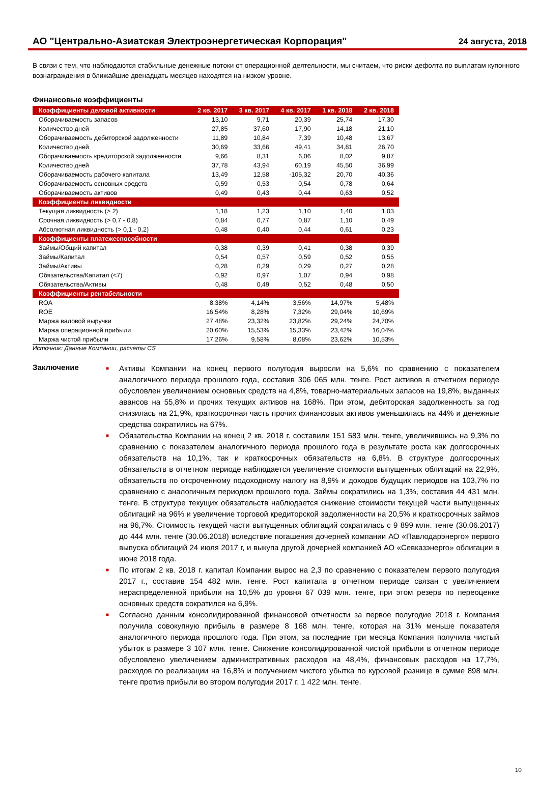АО "Центрально-Азиатская Электроэнергетическая Корпорация"
24 августа, 2018
В связи с тем, что наблюдаются стабильные денежные потоки от операционной деятельности, мы считаем, что риски дефолта по выплатам купонного вознаграждения в ближайшие двенадцать месяцев находятся на низком уровне.
Финансовые коэффициенты
| Коэффициенты деловой активности | 2 кв. 2017 | 3 кв. 2017 | 4 кв. 2017 | 1 кв. 2018 | 2 кв. 2018 |
| --- | --- | --- | --- | --- | --- |
| Оборачиваемость запасов | 13,10 | 9,71 | 20,39 | 25,74 | 17,30 |
| Количество дней | 27,85 | 37,60 | 17,90 | 14,18 | 21,10 |
| Оборачиваемость дебиторской задолженности | 11,89 | 10,84 | 7,39 | 10,48 | 13,67 |
| Количество дней | 30,69 | 33,66 | 49,41 | 34,81 | 26,70 |
| Оборачиваемость кредиторской задолженности | 9,66 | 8,31 | 6,06 | 8,02 | 9,87 |
| Количество дней | 37,78 | 43,94 | 60,19 | 45,50 | 36,99 |
| Оборачиваемость рабочего капитала | 13,49 | 12,58 | -105,32 | 20,70 | 40,36 |
| Оборачиваемость основных средств | 0,59 | 0,53 | 0,54 | 0,78 | 0,64 |
| Оборачиваемость активов | 0,49 | 0,43 | 0,44 | 0,63 | 0,52 |
| Коэффициенты ликвидности | | | | | |
| Текущая ликвидность (> 2) | 1,18 | 1,23 | 1,10 | 1,40 | 1,03 |
| Срочная ликвидность (> 0,7 - 0,8) | 0,84 | 0,77 | 0,87 | 1,10 | 0,49 |
| Абсолютная ликвидность (> 0,1 - 0,2) | 0,48 | 0,40 | 0,44 | 0,61 | 0,23 |
| Коэффициенты платежеспособности | | | | | |
| Займы/Общий капитал | 0,38 | 0,39 | 0,41 | 0,38 | 0,39 |
| Займы/Капитал | 0,54 | 0,57 | 0,59 | 0,52 | 0,55 |
| Займы/Активы | 0,28 | 0,29 | 0,29 | 0,27 | 0,28 |
| Обязательства/Капитал (<7) | 0,92 | 0,97 | 1,07 | 0,94 | 0,98 |
| Обязательства/Активы | 0,48 | 0,49 | 0,52 | 0,48 | 0,50 |
| Коэффициенты рентабельности | | | | | |
| ROA | 8,38% | 4,14% | 3,56% | 14,97% | 5,48% |
| ROE | 16,54% | 8,28% | 7,32% | 29,04% | 10,69% |
| Маржа валовой выручки | 27,48% | 23,32% | 23,82% | 29,24% | 24,70% |
| Маржа операционной прибыли | 20,60% | 15,53% | 15,33% | 23,42% | 16,04% |
| Маржа чистой прибыли | 17,26% | 9,58% | 8,08% | 23,62% | 10,53% |
Источник: Данные Компании, расчеты CS
Заключение
■ Активы Компании на конец первого полугодия выросли на 5,6% по сравнению с показателем аналогичного периода прошлого года, составив 306 065 млн. тенге. Рост активов в отчетном периоде обусловлен увеличением основных средств на 4,8%, товарно-материальных запасов на 19,8%, выданных авансов на 55,8% и прочих текущих активов на 168%. При этом, дебиторская задолженность за год снизилась на 21,9%, краткосрочная часть прочих финансовых активов уменьшилась на 44% и денежные средства сократились на 67%.
■ Обязательства Компании на конец 2 кв. 2018 г. составили 151 583 млн. тенге, увеличившись на 9,3% по сравнению с показателем аналогичного периода прошлого года в результате роста как долгосрочных обязательств на 10,1%, так и краткосрочных обязательств на 6,8%. В структуре долгосрочных обязательств в отчетном периоде наблюдается увеличение стоимости выпущенных облигаций на 22,9%, обязательств по отсроченному подоходному налогу на 8,9% и доходов будущих периодов на 103,7% по сравнению с аналогичным периодом прошлого года. Займы сократились на 1,3%, составив 44 431 млн. тенге. В структуре текущих обязательств наблюдается снижение стоимости текущей части выпущенных облигаций на 96% и увеличение торговой кредиторской задолженности на 20,5% и краткосрочных займов на 96,7%. Стоимость текущей части выпущенных облигаций сократилась с 9 899 млн. тенге (30.06.2017) до 444 млн. тенге (30.06.2018) вследствие погашения дочерней компании АО «Павлодарэнерго» первого выпуска облигаций 24 июля 2017 г, и выкупа другой дочерней компанией АО «Севказэнерго» облигации в июне 2018 года.
■ По итогам 2 кв. 2018 г. капитал Компании вырос на 2,3 по сравнению с показателем первого полугодия 2017 г., составив 154 482 млн. тенге. Рост капитала в отчетном периоде связан с увеличением нераспределенной прибыли на 10,5% до уровня 67 039 млн. тенге, при этом резерв по переоценке основных средств сократился на 6,9%.
■ Согласно данным консолидированной финансовой отчетности за первое полугодие 2018 г. Компания получила совокупную прибыль в размере 8 168 млн. тенге, которая на 31% меньше показателя аналогичного периода прошлого года. При этом, за последние три месяца Компания получила чистый убыток в размере 3 107 млн. тенге. Снижение консолидированной чистой прибыли в отчетном периоде обусловлено увеличением административных расходов на 48,4%, финансовых расходов на 17,7%, расходов по реализации на 16,8% и получением чистого убытка по курсовой разнице в сумме 898 млн. тенге против прибыли во втором полугодии 2017 г. 1 422 млн. тенге.
10